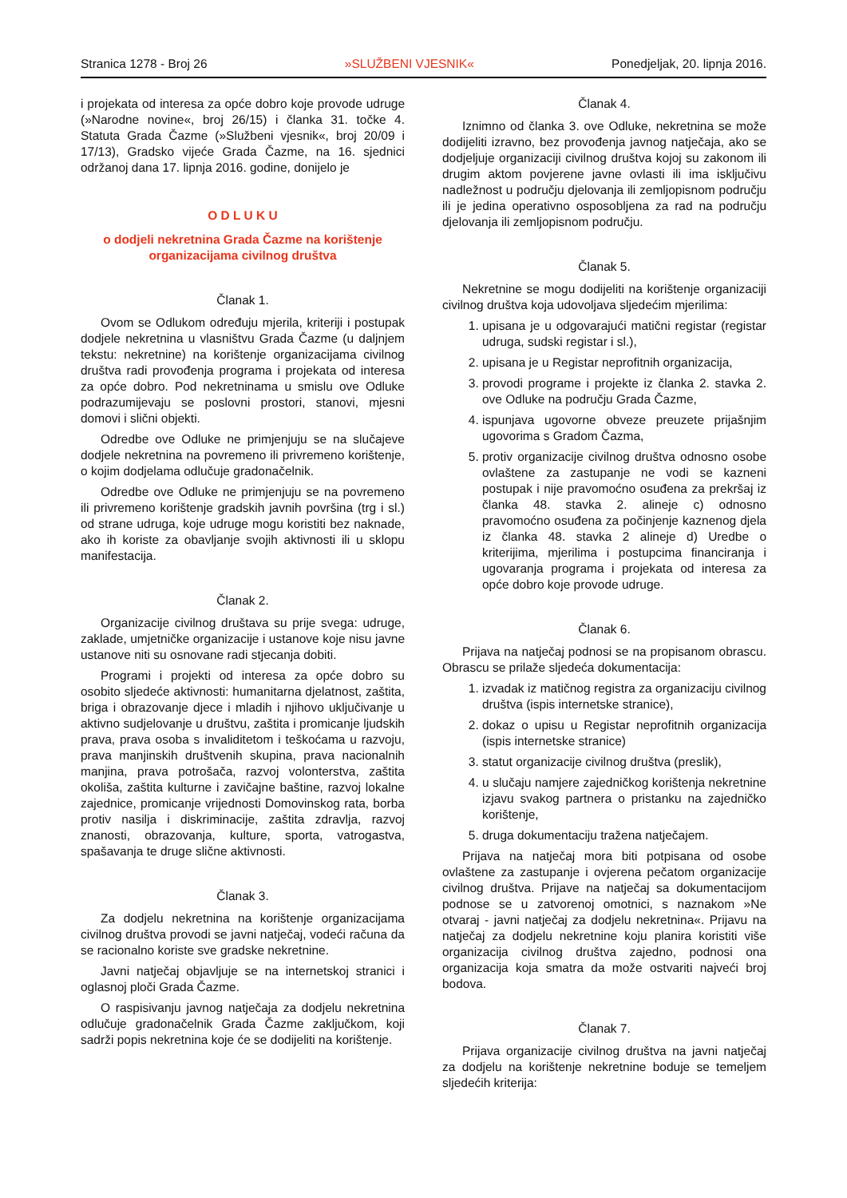Stranica 1278 - Broj 26 »SLUŽBENI VJESNIK« Ponedjeljak, 20. lipnja 2016.
i projekata od interesa za opće dobro koje provode udruge (»Narodne novine«, broj 26/15) i članka 31. točke 4. Statuta Grada Čazme (»Službeni vjesnik«, broj 20/09 i 17/13), Gradsko vijeće Grada Čazme, na 16. sjednici održanoj dana 17. lipnja 2016. godine, donijelo je
O D L U K U
o dodjeli nekretnina Grada Čazme na korištenje organizacijama civilnog društva
Članak 1.
Ovom se Odlukom određuju mjerila, kriteriji i postupak dodjele nekretnina u vlasništvu Grada Čazme (u daljnjem tekstu: nekretnine) na korištenje organizacijama civilnog društva radi provođenja programa i projekata od interesa za opće dobro. Pod nekretninama u smislu ove Odluke podrazumijevaju se poslovni prostori, stanovi, mjesni domovi i slični objekti.
Odredbe ove Odluke ne primjenjuju se na slučajeve dodjele nekretnina na povremeno ili privremeno korištenje, o kojim dodjelama odlučuje gradonačelnik.
Odredbe ove Odluke ne primjenjuju se na povremeno ili privremeno korištenje gradskih javnih površina (trg i sl.) od strane udruga, koje udruge mogu koristiti bez naknade, ako ih koriste za obavljanje svojih aktivnosti ili u sklopu manifestacija.
Članak 2.
Organizacije civilnog društava su prije svega: udruge, zaklade, umjetničke organizacije i ustanove koje nisu javne ustanove niti su osnovane radi stjecanja dobiti.
Programi i projekti od interesa za opće dobro su osobito sljedeće aktivnosti: humanitarna djelatnost, zaštita, briga i obrazovanje djece i mladih i njihovo uključivanje u aktivno sudjelovanje u društvu, zaštita i promicanje ljudskih prava, prava osoba s invaliditetom i teškoćama u razvoju, prava manjinskih društvenih skupina, prava nacionalnih manjina, prava potrošača, razvoj volonterstva, zaštita okoliša, zaštita kulturne i zavičajne baštine, razvoj lokalne zajednice, promicanje vrijednosti Domovinskog rata, borba protiv nasilja i diskriminacije, zaštita zdravlja, razvoj znanosti, obrazovanja, kulture, sporta, vatrogastva, spašavanja te druge slične aktivnosti.
Članak 3.
Za dodjelu nekretnina na korištenje organizacijama civilnog društva provodi se javni natječaj, vodeći računa da se racionalno koriste sve gradske nekretnine.
Javni natječaj objavljuje se na internetskoj stranici i oglasnoj ploči Grada Čazme.
O raspisivanju javnog natječaja za dodjelu nekretnina odlučuje gradonačelnik Grada Čazme zaključkom, koji sadrži popis nekretnina koje će se dodijeliti na korištenje.
Članak 4.
Iznimno od članka 3. ove Odluke, nekretnina se može dodijeliti izravno, bez provođenja javnog natječaja, ako se dodjeljuje organizaciji civilnog društva kojoj su zakonom ili drugim aktom povjerene javne ovlasti ili ima isključivu nadležnost u području djelovanja ili zemljopisnom području ili je jedina operativno osposobljena za rad na području djelovanja ili zemljopisnom području.
Članak 5.
Nekretnine se mogu dodijeliti na korištenje organizaciji civilnog društva koja udovoljava sljedećim mjerilima:
1. upisana je u odgovarajući matični registar (registar udruga, sudski registar i sl.),
2. upisana je u Registar neprofitnih organizacija,
3. provodi programe i projekte iz članka 2. stavka 2. ove Odluke na području Grada Čazme,
4. ispunjava ugovorne obveze preuzete prijašnjim ugovorima s Gradom Čazma,
5. protiv organizacije civilnog društva odnosno osobe ovlaštene za zastupanje ne vodi se kazneni postupak i nije pravomoćno osuđena za prekršaj iz članka 48. stavka 2. alineje c) odnosno pravomoćno osuđena za počinjenje kaznenog djela iz članka 48. stavka 2 alineje d) Uredbe o kriterijima, mjerilima i postupcima financiranja i ugovaranja programa i projekata od interesa za opće dobro koje provode udruge.
Članak 6.
Prijava na natječaj podnosi se na propisanom obrascu. Obrascu se prilaže sljedeća dokumentacija:
1. izvadak iz matičnog registra za organizaciju civilnog društva (ispis internetske stranice),
2. dokaz o upisu u Registar neprofitnih organizacija (ispis internetske stranice)
3. statut organizacije civilnog društva (preslik),
4. u slučaju namjere zajedničkog korištenja nekretnine izjavu svakog partnera o pristanku na zajedničko korištenje,
5. druga dokumentaciju tražena natječajem.
Prijava na natječaj mora biti potpisana od osobe ovlaštene za zastupanje i ovjerena pečatom organizacije civilnog društva. Prijave na natječaj sa dokumentacijom podnose se u zatvorenoj omotnici, s naznakom »Ne otvaraj - javni natječaj za dodjelu nekretnina«. Prijavu na natječaj za dodjelu nekretnine koju planira koristiti više organizacija civilnog društva zajedno, podnosi ona organizacija koja smatra da može ostvariti najveći broj bodova.
Članak 7.
Prijava organizacije civilnog društva na javni natječaj za dodjelu na korištenje nekretnine boduje se temeljem sljedećih kriterija: